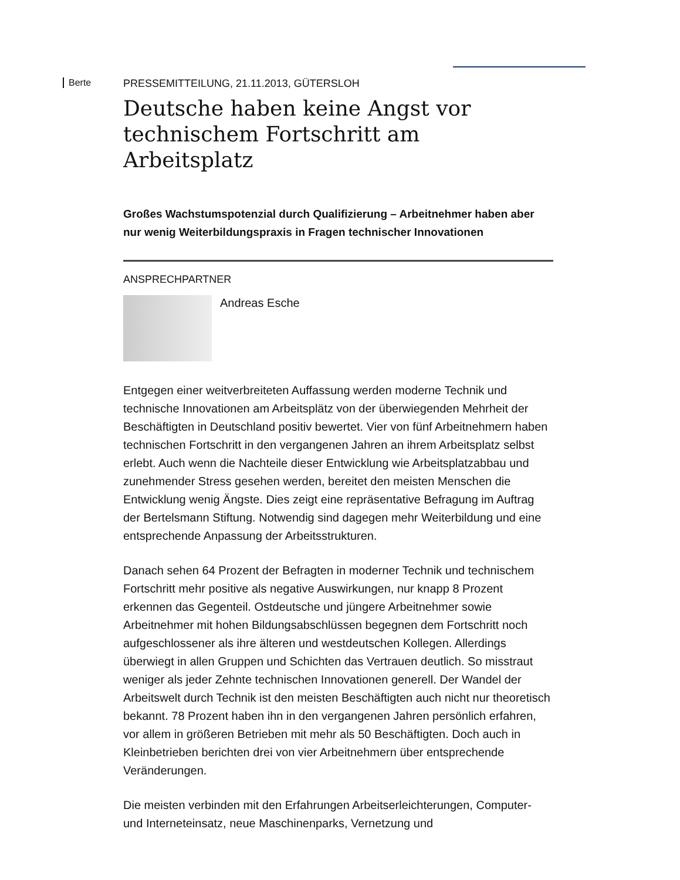Berte
PRESSEMITTEILUNG, 21.11.2013, GÜTERSLOH
Deutsche haben keine Angst vor technischem Fortschritt am Arbeitsplatz
Großes Wachstumspotenzial durch Qualifizierung – Arbeitnehmer haben aber nur wenig Weiterbildungspraxis in Fragen technischer Innovationen
ANSPRECHPARTNER
Andreas Esche
Entgegen einer weitverbreiteten Auffassung werden moderne Technik und technische Innovationen am Arbeitsplätz von der überwiegenden Mehrheit der Beschäftigten in Deutschland positiv bewertet. Vier von fünf Arbeitnehmern haben technischen Fortschritt in den vergangenen Jahren an ihrem Arbeitsplatz selbst erlebt. Auch wenn die Nachteile dieser Entwicklung wie Arbeitsplatzabbau und zunehmender Stress gesehen werden, bereitet den meisten Menschen die Entwicklung wenig Ängste. Dies zeigt eine repräsentative Befragung im Auftrag der Bertelsmann Stiftung. Notwendig sind dagegen mehr Weiterbildung und eine entsprechende Anpassung der Arbeitsstrukturen.
Danach sehen 64 Prozent der Befragten in moderner Technik und technischem Fortschritt mehr positive als negative Auswirkungen, nur knapp 8 Prozent erkennen das Gegenteil. Ostdeutsche und jüngere Arbeitnehmer sowie Arbeitnehmer mit hohen Bildungsabschlüssen begegnen dem Fortschritt noch aufgeschlossener als ihre älteren und westdeutschen Kollegen. Allerdings überwiegt in allen Gruppen und Schichten das Vertrauen deutlich. So misstraut weniger als jeder Zehnte technischen Innovationen generell. Der Wandel der Arbeitswelt durch Technik ist den meisten Beschäftigten auch nicht nur theoretisch bekannt. 78 Prozent haben ihn in den vergangenen Jahren persönlich erfahren, vor allem in größeren Betrieben mit mehr als 50 Beschäftigten. Doch auch in Kleinbetrieben berichten drei von vier Arbeitnehmern über entsprechende Veränderungen.
Die meisten verbinden mit den Erfahrungen Arbeitserleichterungen, Computer- und Interneteinsatz, neue Maschinenparks, Vernetzung und